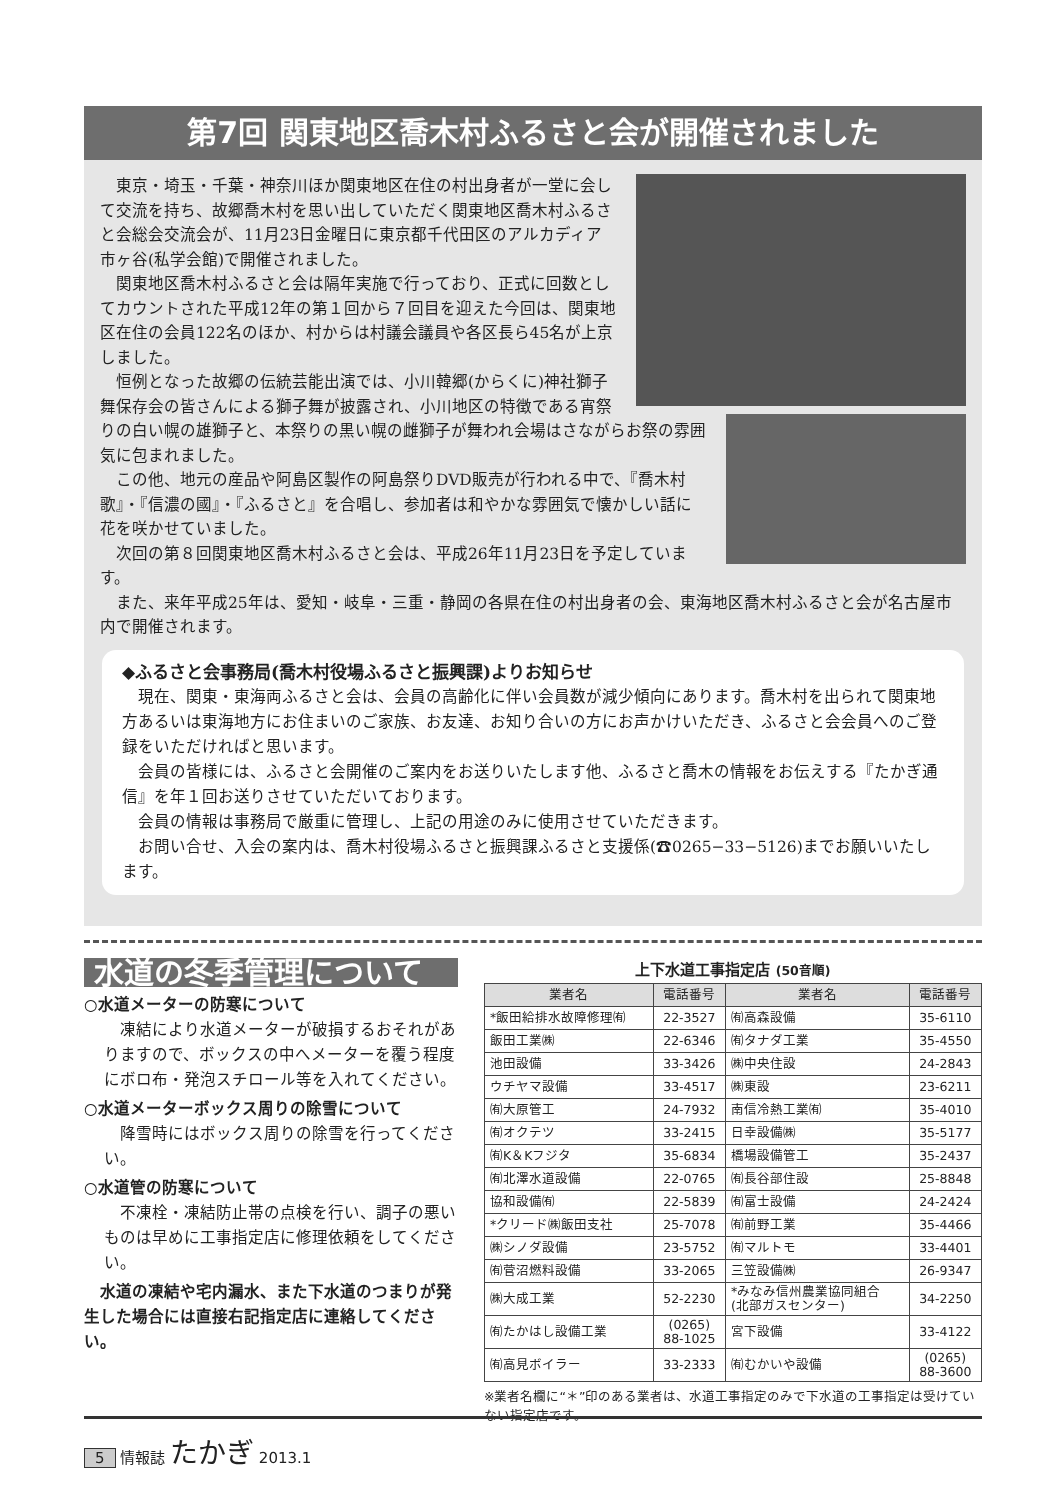第7回 関東地区喬木村ふるさと会が開催されました
　東京・埼玉・千葉・神奈川ほか関東地区在住の村出身者が一堂に会して交流を持ち、故郷喬木村を思い出していただく関東地区喬木村ふるさと会総会交流会が、11月23日金曜日に東京都千代田区のアルカディア市ヶ谷(私学会館)で開催されました。
　関東地区喬木村ふるさと会は隔年実施で行っており、正式に回数としてカウントされた平成12年の第１回から７回目を迎えた今回は、関東地区在住の会員122名のほか、村からは村議会議員や各区長ら45名が上京しました。
　恒例となった故郷の伝統芸能出演では、小川韓郷(からくに)神社獅子舞保存会の皆さんによる獅子舞が披露され、小川地区の特徴である宵祭りの白い幌の雄獅子と、本祭りの黒い幌の雌獅子が舞われ会場はさながらお祭の雰囲気に包まれました。
　この他、地元の産品や阿島区製作の阿島祭りDVD販売が行われる中で、『喬木村歌』・『信濃の國』・『ふるさと』を合唱し、参加者は和やかな雰囲気で懐かしい話に花を咲かせていました。
　次回の第８回関東地区喬木村ふるさと会は、平成26年11月23日を予定しています。
　また、来年平成25年は、愛知・岐阜・三重・静岡の各県在住の村出身者の会、東海地区喬木村ふるさと会が名古屋市内で開催されます。
◆ふるさと会事務局(喬木村役場ふるさと振興課)よりお知らせ
　現在、関東・東海両ふるさと会は、会員の高齢化に伴い会員数が減少傾向にあります。喬木村を出られて関東地方あるいは東海地方にお住まいのご家族、お友達、お知り合いの方にお声かけいただき、ふるさと会会員へのご登録をいただければと思います。
　会員の皆様には、ふるさと会開催のご案内をお送りいたします他、ふるさと喬木の情報をお伝えする『たかぎ通信』を年１回お送りさせていただいております。
　会員の情報は事務局で厳重に管理し、上記の用途のみに使用させていただきます。
　お問い合せ、入会の案内は、喬木村役場ふるさと振興課ふるさと支援係(☎0265−33−5126)までお願いいたします。
水道の冬季管理について
○水道メーターの防寒について
　凍結により水道メーターが破損するおそれがありますので、ボックスの中へメーターを覆う程度にボロ布・発泡スチロール等を入れてください。
○水道メーターボックス周りの除雪について
　降雪時にはボックス周りの除雪を行ってください。
○水道管の防寒について
　不凍栓・凍結防止帯の点検を行い、調子の悪いものは早めに工事指定店に修理依頼をしてください。
　水道の凍結や宅内漏水、また下水道のつまりが発生した場合には直接右記指定店に連絡してください。
上下水道工事指定店 (50音順)
| 業者名 | 電話番号 | 業者名 | 電話番号 |
| --- | --- | --- | --- |
| *飯田給排水故障修理㈲ | 22-3527 | ㈲高森設備 | 35-6110 |
| 飯田工業㈱ | 22-6346 | ㈲タナダ工業 | 35-4550 |
| 池田設備 | 33-3426 | ㈱中央住設 | 24-2843 |
| ウチヤマ設備 | 33-4517 | ㈱東設 | 23-6211 |
| ㈲大原管工 | 24-7932 | 南信冷熱工業㈲ | 35-4010 |
| ㈲オクテツ | 33-2415 | 日幸設備㈱ | 35-5177 |
| ㈲K＆Kフジタ | 35-6834 | 橋場設備管工 | 35-2437 |
| ㈲北澤水道設備 | 22-0765 | ㈲長谷部住設 | 25-8848 |
| 協和設備㈲ | 22-5839 | ㈲富士設備 | 24-2424 |
| *クリード㈱飯田支社 | 25-7078 | ㈲前野工業 | 35-4466 |
| ㈱シノダ設備 | 23-5752 | ㈲マルトモ | 33-4401 |
| ㈲菅沼燃料設備 | 33-2065 | 三笠設備㈱ | 26-9347 |
| ㈱大成工業 | 52-2230 | *みなみ信州農業協同組合 (北部ガスセンター) | 34-2250 |
| ㈲たかはし設備工業 | (0265) 88-1025 | 宮下設備 | 33-4122 |
| ㈲高見ボイラー | 33-2333 | ㈲むかいや設備 | (0265) 88-3600 |
※業者名欄に“＊”印のある業者は、水道工事指定のみで下水道の工事指定は受けていない指定店です。
5 情報誌 たかぎ 2013.1